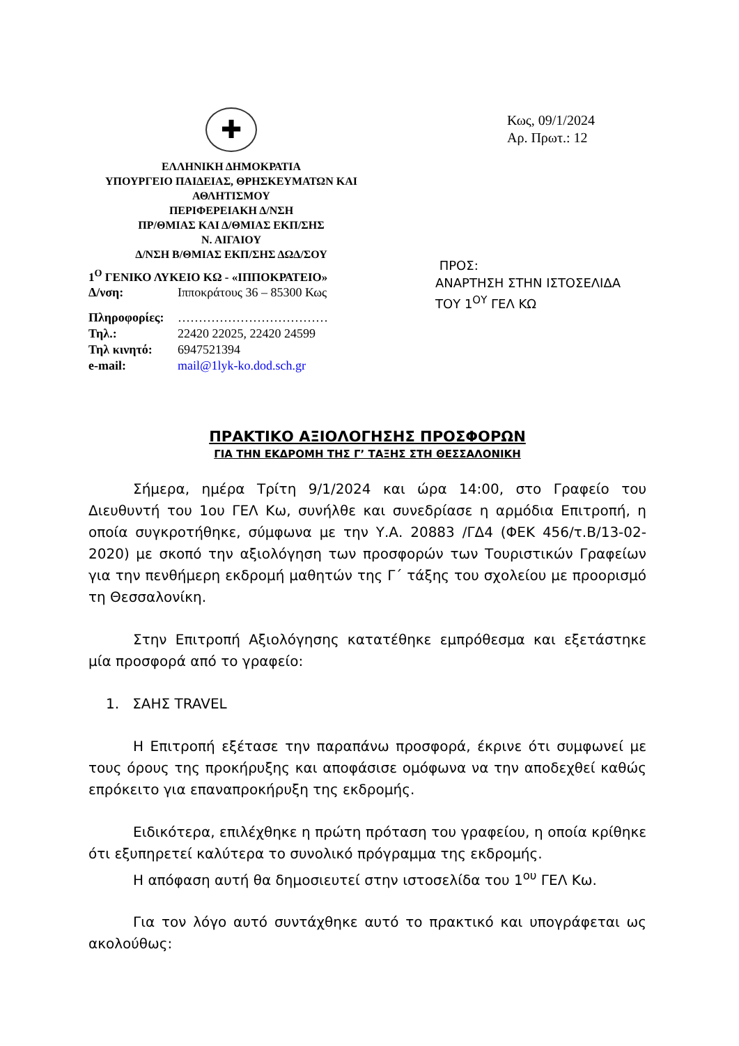✚
ΕΛΛΗΝΙΚΗ ΔΗΜΟΚΡΑΤΙΑ
ΥΠΟΥΡΓΕΙΟ ΠΑΙΔΕΙΑΣ, ΘΡΗΣΚΕΥΜΑΤΩΝ ΚΑΙ ΑΘΛΗΤΙΣΜΟΥ
ΠΕΡΙΦΕΡΕΙΑΚΗ Δ/ΝΣΗ
ΠΡ/ΘΜΙΑΣ ΚΑΙ Δ/ΘΜΙΑΣ ΕΚΠ/ΣΗΣ
Ν. ΑΙΓΑΙΟΥ
Δ/ΝΣΗ Β/ΘΜΙΑΣ ΕΚΠ/ΣΗΣ ΔΩΔ/ΣΟΥ
1<sup>Ο</sup> ΓΕΝΙΚΟ ΛΥΚΕΙΟ ΚΩ - «ΙΠΠΟΚΡΑΤΕΙΟ»
| Δ/νση: | Ιπποκράτους 36 – 85300 Κως |
| Πληροφορίες: | ……………………………… |
| Τηλ.: | 22420 22025, 22420 24599 |
| Τηλ κινητό: | 6947521394 |
| e-mail: | mail@1lyk-ko.dod.sch.gr |
Κως, 09/1/2024
Αρ. Πρωτ.: 12
ΠΡΟΣ:
ΑΝΑΡΤΗΣΗ ΣΤΗΝ ΙΣΤΟΣΕΛΙΔΑ
ΤΟΥ 1<sup>ΟΥ</sup> ΓΕΛ ΚΩ
ΠΡΑΚΤΙΚΟ ΑΞΙΟΛΟΓΗΣΗΣ ΠΡΟΣΦΟΡΩΝ
ΓΙΑ ΤΗΝ ΕΚΔΡΟΜΗ ΤΗΣ Γ’ ΤΑΞΗΣ ΣΤΗ ΘΕΣΣΑΛΟΝΙΚΗ
Σήμερα, ημέρα Τρίτη 9/1/2024 και ώρα 14:00, στο Γραφείο του Διευθυντή του 1ου ΓΕΛ Κω, συνήλθε και συνεδρίασε η αρμόδια Επιτροπή, η οποία συγκροτήθηκε, σύμφωνα με την Υ.Α. 20883 /ΓΔ4 (ΦΕΚ 456/τ.Β/13-02-2020) με σκοπό την αξιολόγηση των προσφορών των Τουριστικών Γραφείων για την πενθήμερη εκδρομή μαθητών της Γ΄ τάξης του σχολείου με προορισμό τη Θεσσαλονίκη.
Στην Επιτροπή Αξιολόγησης κατατέθηκε εμπρόθεσμα και εξετάστηκε μία προσφορά από το γραφείο:
1. ΣΑΗΣ TRAVEL
Η Επιτροπή εξέτασε την παραπάνω προσφορά, έκρινε ότι συμφωνεί με τους όρους της προκήρυξης και αποφάσισε ομόφωνα να την αποδεχθεί καθώς επρόκειτο για επαναπροκήρυξη της εκδρομής.
Ειδικότερα, επιλέχθηκε η πρώτη πρόταση του γραφείου, η οποία κρίθηκε ότι εξυπηρετεί καλύτερα το συνολικό πρόγραμμα της εκδρομής.
Η απόφαση αυτή θα δημοσιευτεί στην ιστοσελίδα του 1<sup>ου</sup> ΓΕΛ Κω.
Για τον λόγο αυτό συντάχθηκε αυτό το πρακτικό και υπογράφεται ως ακολούθως: